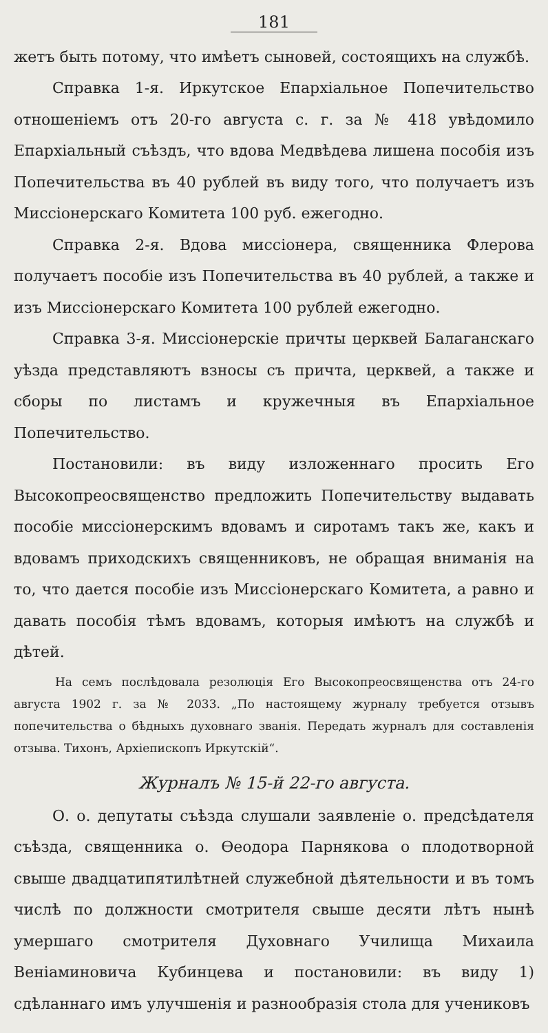181
жетъ быть потому, что имѣетъ сыновей, состоящихъ на службѣ.
Справка 1-я. Иркутское Епархіальное Попечительство отношеніемъ отъ 20-го августа с. г. за № 418 увѣдомило Епархіальный съѣздъ, что вдова Медвѣдева лишена пособія изъ Попечительства въ 40 рублей въ виду того, что получаетъ изъ Миссіонерскаго Комитета 100 руб. ежегодно.
Справка 2-я. Вдова миссіонера, священника Флерова получаетъ пособіе изъ Попечительства въ 40 рублей, а также и изъ Миссіонерскаго Комитета 100 рублей ежегодно.
Справка 3-я. Миссіонерскіе причты церквей Балаганскаго уѣзда представляютъ взносы съ причта, церквей, а также и сборы по листамъ и кружечныя въ Епархіальное Попечительство.
Постановили: въ виду изложеннаго просить Его Высокопреосвященство предложить Попечительству выдавать пособіе миссіонерскимъ вдовамъ и сиротамъ такъ же, какъ и вдовамъ приходскихъ священниковъ, не обращая вниманія на то, что дается пособіе изъ Миссіонерскаго Комитета, а равно и давать пособія тѣмъ вдовамъ, которыя имѣютъ на службѣ и дѣтей.
На семъ послѣдовала резолюція Его Высокопреосвященства отъ 24-го августа 1902 г. за № 2033. „По настоящему журналу требуется отзывъ попечительства о бѣдныхъ духовнаго званія. Передать журналъ для составленія отзыва. Тихонъ, Архіепископъ Иркутскій“.
Журналъ № 15-й 22-го августа.
О. о. депутаты съѣзда слушали заявленіе о. предсѣдателя съѣзда, священника о. Ѳеодора Парнякова о плодотворной свыше двадцатипятилѣтней служебной дѣятельности и въ томъ числѣ по должности смотрителя свыше десяти лѣтъ нынѣ умершаго смотрителя Духовнаго Училища Михаила Веніаминовича Кубинцева и постановили: въ виду 1) сдѣланнаго имъ улучшенія и разнообразія стола для учениковъ